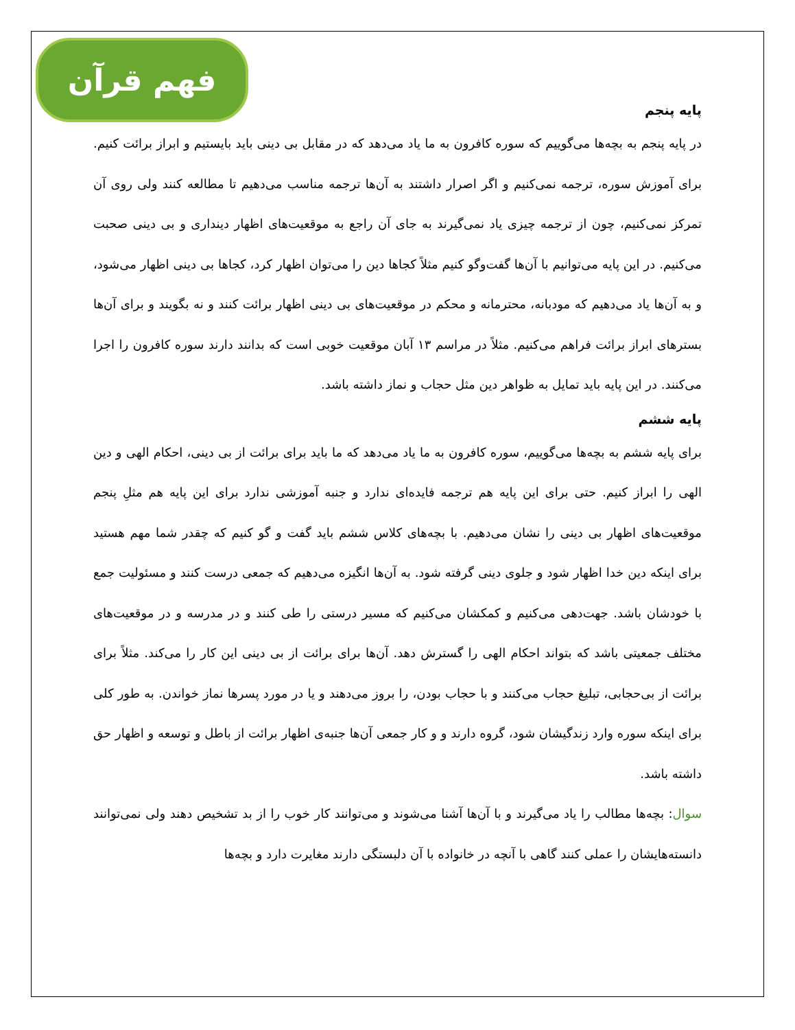فهم قرآن
پایه پنجم
در پایه پنجم به بچه‌ها می‌گوییم که سوره کافرون به ما یاد می‌دهد که در مقابل بی دینی باید بایستیم و ابراز برائت کنیم. برای آموزش سوره، ترجمه نمی‌کنیم و اگر اصرار داشتند به آن‌ها ترجمه مناسب می‌دهیم تا مطالعه کنند ولی روی آن تمرکز نمی‌کنیم، چون از ترجمه چیزی یاد نمی‌گیرند به جای آن راجع به موقعیت‌های اظهار دینداری و بی دینی صحبت می‌کنیم. در این پایه می‌توانیم با آن‌ها گفت‌وگو کنیم مثلاً کجاها دین را می‌توان اظهار کرد، کجاها بی دینی اظهار می‌شود، و به آن‌ها یاد می‌دهیم که مودبانه، محترمانه و محکم در موقعیت‌های بی دینی اظهار برائت کنند و نه بگویند و برای آن‌ها بسترهای ابراز برائت فراهم می‌کنیم. مثلاً در مراسم ۱۳ آبان موقعیت خوبی است که بدانند دارند سوره کافرون را اجرا می‌کنند. در این پایه باید تمایل به ظواهر دین مثل حجاب و نماز داشته باشد.
پایه ششم
برای پایه ششم به بچه‌ها می‌گوییم، سوره کافرون به ما یاد می‌دهد که ما باید برای برائت از بی دینی، احکام الهی و دین الهی را ابراز کنیم. حتی برای این پایه هم ترجمه فایده‌ای ندارد و جنبه آموزشی ندارد برای این پایه هم مثلِ پنجم موقعیت‌های اظهار بی دینی را نشان می‌دهیم. با بچه‌های کلاس ششم باید گفت و گو کنیم که چقدر شما مهم هستید برای اینکه دین خدا اظهار شود و جلوی دینی گرفته شود. به آن‌ها انگیزه می‌دهیم که جمعی درست کنند و مسئولیت جمع با خودشان باشد. جهت‌دهی می‌کنیم و کمکشان می‌کنیم که مسیر درستی را طی کنند و در مدرسه و در موقعیت‌های مختلف جمعیتی باشد که بتواند احکام الهی را گسترش دهد. آن‌ها برای برائت از بی دینی این کار را می‌کند. مثلاً برای برائت از بی‌حجابی، تبلیغ حجاب می‌کنند و با حجاب بودن، را بروز می‌دهند و یا در مورد پسرها نماز خواندن. به طور کلی برای اینکه سوره وارد زندگیشان شود، گروه دارند و و کار جمعی آن‌ها جنبه‌ی اظهار برائت از باطل و توسعه و اظهار حق داشته باشد.
سوال: بچه‌ها مطالب را یاد می‌گیرند و با آن‌ها آشنا می‌شوند و می‌توانند کار خوب را از بد تشخیص دهند ولی نمی‌توانند دانسته‌هایشان را عملی کنند گاهی با آنچه در خانواده با آن دلبستگی دارند مغایرت دارد و بچه‌ها